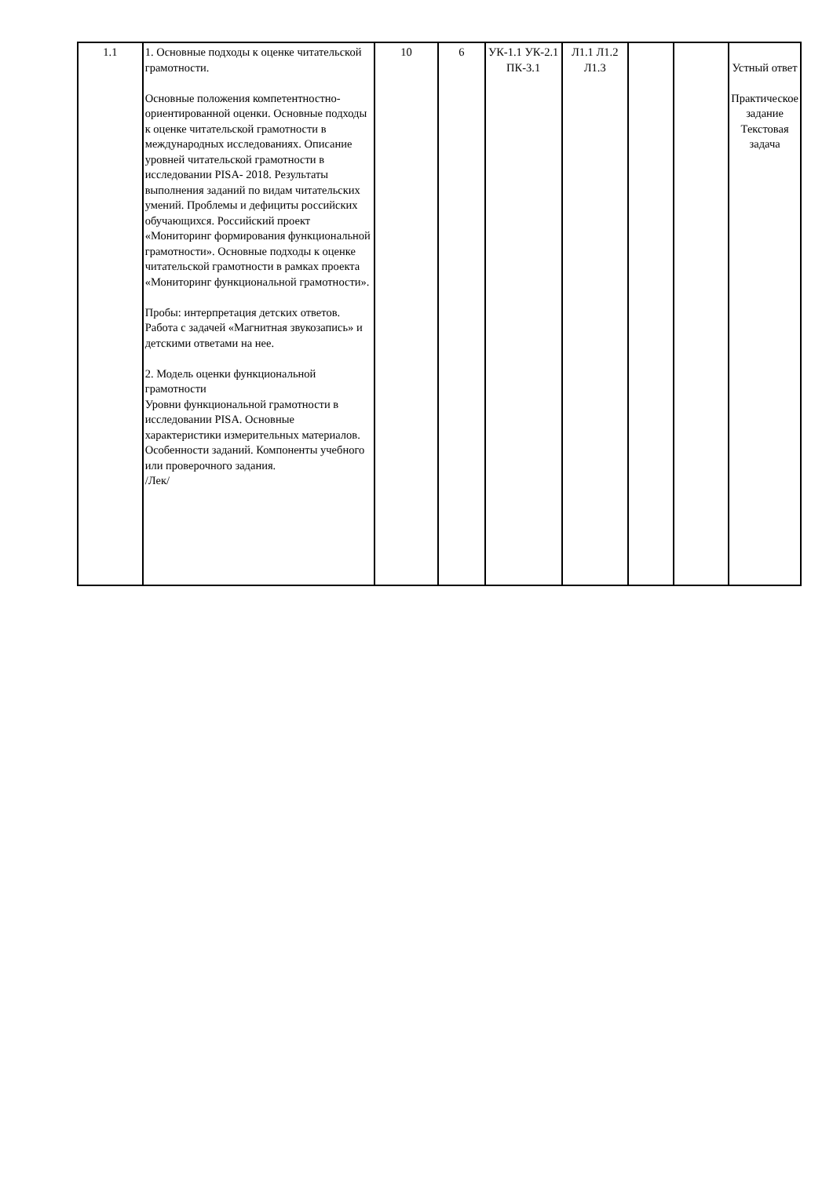| 1.1 | 1. Основные подходы к оценке читательской грамотности. Основные положения компетентностно-ориентированной оценки. Основные подходы к оценке читательской грамотности в международных исследованиях. Описание уровней читательской грамотности в исследовании PISA- 2018. Результаты выполнения заданий по видам читательских умений. Проблемы и дефициты российских обучающихся. Российский проект «Мониторинг формирования функциональной грамотности». Основные подходы к оценке читательской грамотности в рамках проекта «Мониторинг функциональной грамотности». Пробы: интерпретация детских ответов. Работа с задачей «Магнитная звукозапись» и детскими ответами на нее. 2. Модель оценки функциональной грамотности Уровни функциональной грамотности в исследовании PISA. Основные характеристики измерительных материалов. Особенности заданий. Компоненты учебного или проверочного задания. /Лек/ | 10 | 6 | УК-1.1 УК-2.1 ПК-3.1 | Л1.1 Л1.2 Л1.3 | | | Устный ответ Практическое задание Текстовая задача |